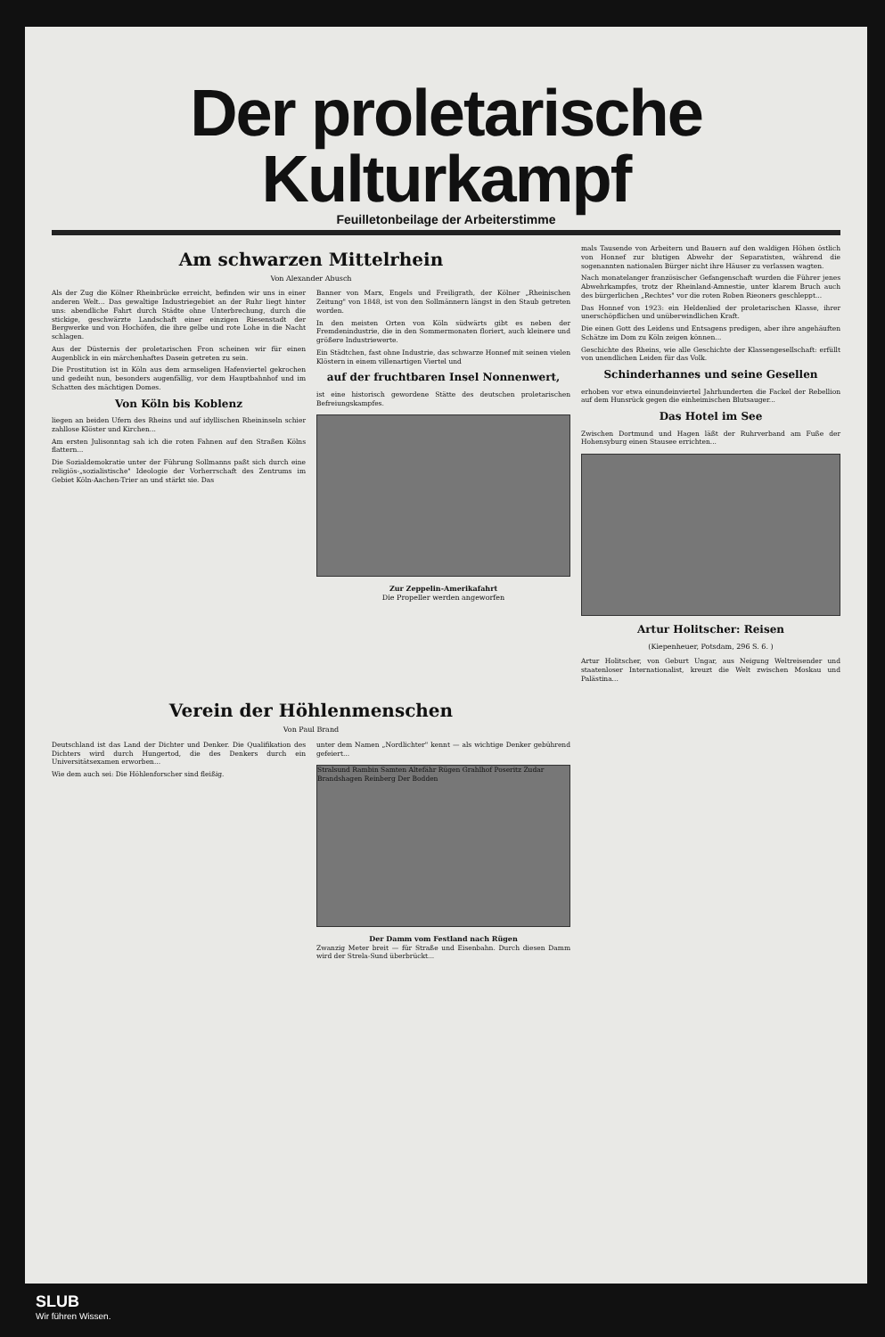Der proletarische Kulturkampf
Feuilletonbeilage der Arbeiterstimme
Am schwarzen Mittelrhein
Von Alexander Abusch
Als der Zug die Kölner Rheinbrücke erreicht, befinden wir uns in einer anderen Welt... Das gewaltige Industriegebiet an der Ruhr liegt hinter uns: abendliche Fahrt durch Städte ohne Unterbrechung, durch die stickige, geschwärzte Landschaft einer einzigen Riesenstadt der Bergwerke und von Hochöfen, die ihre gelbe und rote Lohe in die Nacht schlagen.
Aus der Düsternis der proletarischen Fron scheinen wir für einen Augenblick in ein märchenhaftes Dasein getreten zu sein.
Die Prostitution ist in Köln aus dem armseligen Hafenviertel gekrochen und gedeiht nun, besonders augenfällig, vor dem Hauptbahnhof und im Schatten des mächtigen Domes.
Von Köln bis Koblenz
liegen an beiden Ufern des Rheins und auf idyllischen Rheininseln schier zahllose Klöster und Kirchen...
Am ersten Julisonntag sah ich die roten Fahnen auf den Straßen Kölns flattern...
Die Sozialdemokratie unter der Führung Sollmanns paßt sich durch eine religiös-„sozialistische" Ideologie der Vorherrschaft des Zentrums im Gebiet Köln-Aachen-Trier an und stärkt sie. Das
Banner von Marx, Engels und Freiligrath, der Kölner „Rheinischen Zeitung" von 1848, ist von den Sollmännern längst in den Staub getreten worden.
In den meisten Orten von Köln südwärts gibt es neben der Fremdenindustrie, die in den Sommermonaten floriert, auch kleinere und größere Industriewerte.
Ein Städtchen, fast ohne Industrie, das schwarze Honnef mit seinen vielen Klöstern in einem villenartigen Viertel und
auf der fruchtbaren Insel Nonnenwert,
ist eine historisch gewordene Stätte des deutschen proletarischen Befreiungskampfes.
Zur Zeppelin-Amerikafahrt
Die Propeller werden angeworfen
mals Tausende von Arbeitern und Bauern auf den waldigen Höhen östlich von Honnef zur blutigen Abwehr der Separatisten, während die sogenannten nationalen Bürger nicht ihre Häuser zu verlassen wagten.
Nach monatelanger französischer Gefangenschaft wurden die Führer jenes Abwehrkampfes, trotz der Rheinland-Amnestie, unter klarem Bruch auch des bürgerlichen „Rechtes" vor die roten Roben Rieoners geschleppt...
Das Honnef von 1923: ein Heldenlied der proletarischen Klasse, ihrer unerschöpflichen und unüberwindlichen Kraft.
Die einen Gott des Leidens und Entsagens predigen, aber ihre angehäuften Schätze im Dom zu Köln zeigen können...
Geschichte des Rheins, wie alle Geschichte der Klassengesellschaft: erfüllt von unendlichen Leiden für das Volk.
Schinderhannes und seine Gesellen
erhoben vor etwa einundeinviertel Jahrhunderten die Fackel der Rebellion auf dem Hunsrück gegen die einheimischen Blutsauger...
Das Hotel im See
Zwischen Dortmund und Hagen läßt der Ruhrverband am Fuße der Hohensyburg einen Stausee errichten...
Artur Holitscher: Reisen
(Kiepenheuer, Potsdam, 296 S. 6. )
Artur Holitscher, von Geburt Ungar, aus Neigung Weltreisender und staatenloser Internationalist, kreuzt die Welt zwischen Moskau und Palästina...
Verein der Höhlenmenschen
Von Paul Brand
Deutschland ist das Land der Dichter und Denker. Die Qualifikation des Dichters wird durch Hungertod, die des Denkers durch ein Universitätsexamen erworben...
Wie dem auch sei: Die Höhlenforscher sind fleißig.
unter dem Namen „Nordlichter" kennt — als wichtige Denker gebührend gefeiert...
Stralsund Rambin Samten Altefähr Rügen Grahlhof Poseritz Zudar Brandshagen Reinberg Der Bodden
Der Damm vom Festland nach Rügen
Zwanzig Meter breit — für Straße und Eisenbahn. Durch diesen Damm wird der Strela-Sund überbrückt...
SLUB
Wir führen Wissen.